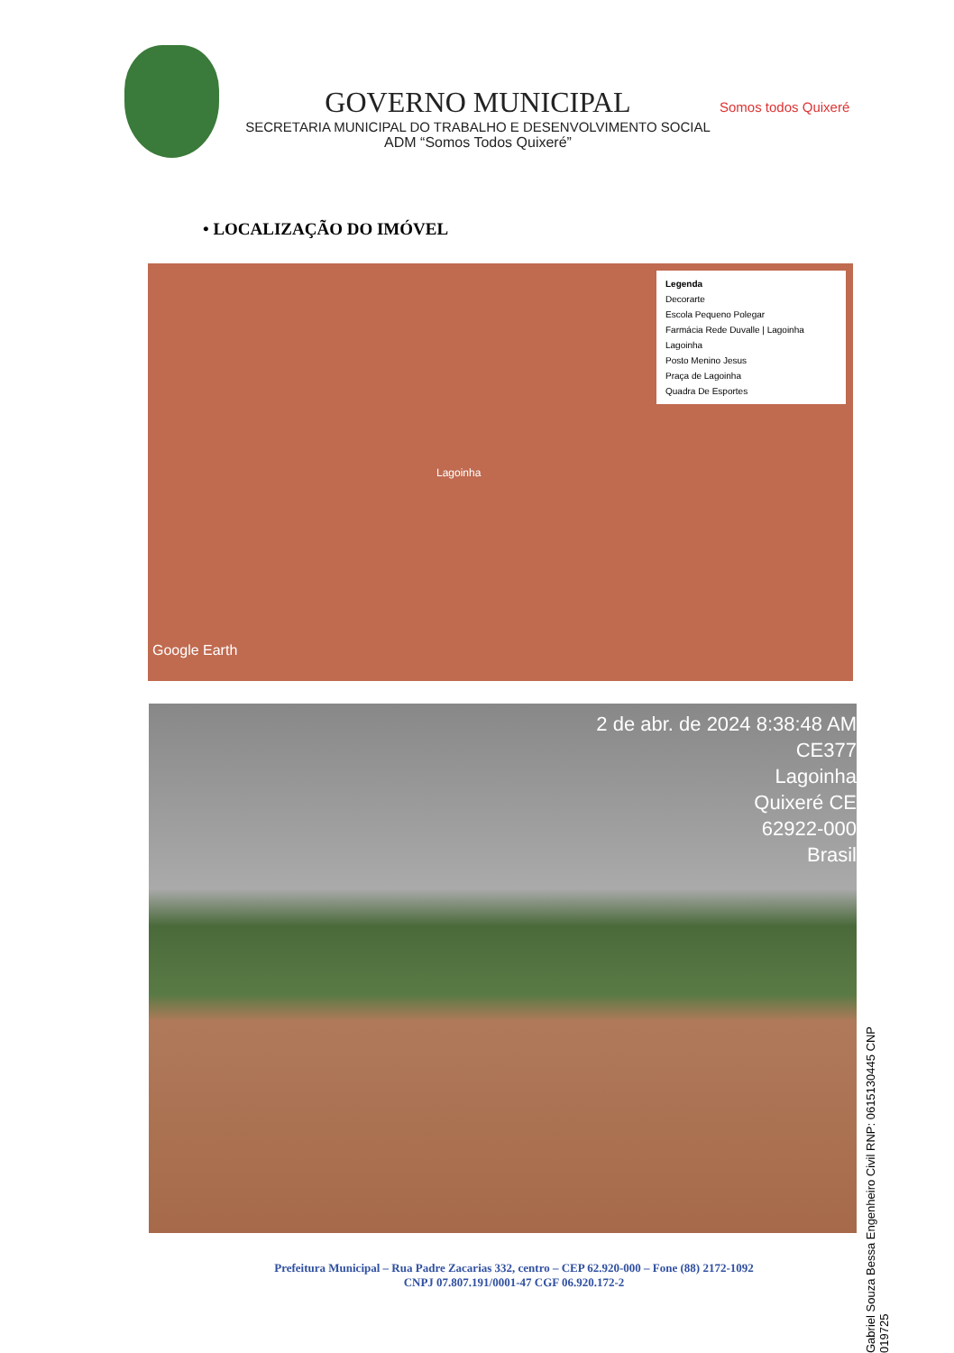GOVERNO MUNICIPAL
SECRETARIA MUNICIPAL DO TRABALHO E DESENVOLVIMENTO SOCIAL
ADM “Somos Todos Quixeré”
Somos todos Quixeré
• LOCALIZAÇÃO DO IMÓVEL
Legenda
Decorarte
Escola Pequeno Polegar
Farmácia Rede Duvalle | Lagoinha
Lagoinha
Posto Menino Jesus
Praça de Lagoinha
Quadra De Esportes
Lagoinha
Google Earth
2 de abr. de 2024 8:38:48 AM
CE377
Lagoinha
Quixeré CE
62922-000
Brasil
Gabriel Souza Bessa Engenheiro Civil RNP: 0615130445 CNP 019725
Prefeitura Municipal – Rua Padre Zacarias 332, centro – CEP 62.920-000 – Fone (88) 2172-1092
CNPJ 07.807.191/0001-47 CGF 06.920.172-2